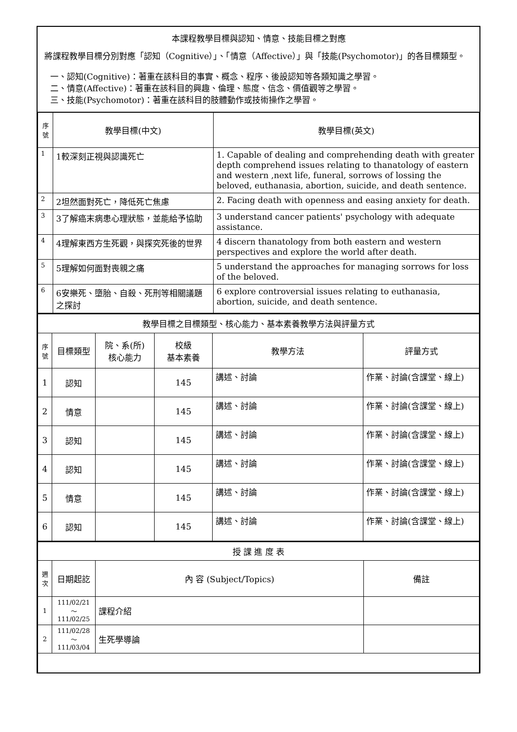本課程教學目標與認知、情意、技能目標之對應
將課程教學目標分別對應「認知（Cognitive）」、「情意（Affective）」與「技能(Psychomotor)」的各目標類型。
一、認知(Cognitive)：著重在該科目的事實、概念、程序、後設認知等各類知識之學習。
二、情意(Affective)：著重在該科目的興趣、倫理、態度、信念、價值觀等之學習。
三、技能(Psychomotor)：著重在該科目的肢體動作或技術操作之學習。
| 序號 | 教學目標(中文) | 教學目標(英文) |
| --- | --- | --- |
| 1 | 1較深刻正視與認識死亡 | 1. Capable of dealing and comprehending death with greater depth comprehend issues relating to thanatology of eastern and western ,next life, funeral, sorrows of lossing the beloved, euthanasia, abortion, suicide, and death sentence. |
| 2 | 2坦然面對死亡，降低死亡焦慮 | 2. Facing death with openness and easing anxiety for death. |
| 3 | 3了解癌末病患心理狀態，並能給予協助 | 3 understand cancer patients' psychology with adequate assistance. |
| 4 | 4理解東西方生死觀，與探究死後的世界 | 4 discern thanatology from both eastern and western perspectives and explore the world after death. |
| 5 | 5理解如何面對喪親之痛 | 5 understand the approaches for managing sorrows for loss of the beloved. |
| 6 | 6安樂死、墮胎、自殺、死刑等相關議題之探討 | 6 explore controversial issues relating to euthanasia, abortion, suicide, and death sentence. |
| 教學目標之目標類型、核心能力、基本素養教學方法與評量方式 | | | | | |
| 序號 | 目標類型 | 院、系(所) 核心能力 | 校級 基本素養 | 教學方法 | 評量方式 |
| 1 | 認知 | | 145 | 講述、討論 | 作業、討論(含課堂、線上) |
| 2 | 情意 | | 145 | 講述、討論 | 作業、討論(含課堂、線上) |
| 3 | 認知 | | 145 | 講述、討論 | 作業、討論(含課堂、線上) |
| 4 | 認知 | | 145 | 講述、討論 | 作業、討論(含課堂、線上) |
| 5 | 情意 | | 145 | 講述、討論 | 作業、討論(含課堂、線上) |
| 6 | 認知 | | 145 | 講述、討論 | 作業、討論(含課堂、線上) |
| 授 課 進 度 表 | | | |
| 週次 | 日期起訖 | 內 容 (Subject/Topics) | 備註 |
| 1 | 111/02/21～ 111/02/25 | 課程介紹 | |
| 2 | 111/02/28～ 111/03/04 | 生死學導論 | |